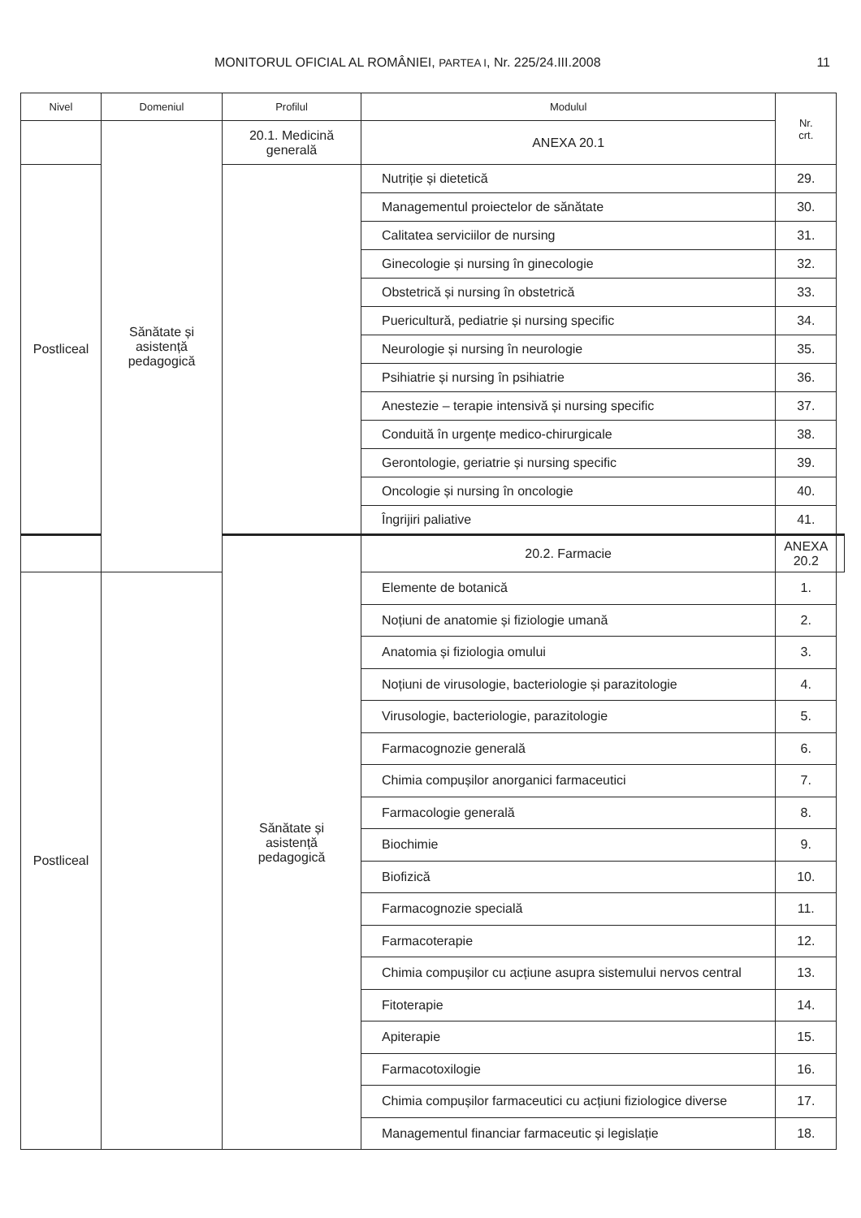MONITORUL OFICIAL AL ROMÂNIEI, PARTEA I, Nr. 225/24.III.2008 11
| Nivel | Domeniul | Profilul | Modulul | Nr. crt. | |
| --- | --- | --- | --- | --- | --- |
| | Sănătate și asistență pedagogică | 20.1. Medicină generală | ANEXA 20.1 | | |
| Postliceal | | | Nutriție și dietetică | 29. | |
| | | | Managementul proiectelor de sănătate | 30. | |
| | | | Calitatea serviciilor de nursing | 31. | |
| | | | Ginecologie și nursing în ginecologie | 32. | |
| | | | Obstetrică și nursing în obstetrică | 33. | |
| | | | Puericultură, pediatrie și nursing specific | 34. | |
| | | | Neurologie și nursing în neurologie | 35. | |
| | | | Psihiatrie și nursing în psihiatrie | 36. | |
| | | | Anestezie – terapie intensivă și nursing specific | 37. | |
| | | | Conduită în urgențe medico-chirurgicale | 38. | |
| | | | Gerontologie, geriatrie și nursing specific | 39. | |
| | | | Oncologie și nursing în oncologie | 40. | |
| | | | Îngrijiri paliative | 41. | |
| | | Sănătate și asistență pedagogică | 20.2. Farmacie | ANEXA 20.2 | |
| Postliceal | | | Elemente de botanică | 1. | |
| | | | Noțiuni de anatomie și fiziologie umană | 2. | |
| | | | Anatomia și fiziologia omului | 3. | |
| | | | Noțiuni de virusologie, bacteriologie și parazitologie | 4. | |
| | | | Virusologie, bacteriologie, parazitologie | 5. | |
| | | | Farmacognozie generală | 6. | |
| | | | Chimia compușilor anorganici farmaceutici | 7. | |
| | | | Farmacologie generală | 8. | |
| | | | Biochimie | 9. | |
| | | | Biofizică | 10. | |
| | | | Farmacognozie specială | 11. | |
| | | | Farmacoterapie | 12. | |
| | | | Chimia compușilor cu acțiune asupra sistemului nervos central | 13. | |
| | | | Fitoterapie | 14. | |
| | | | Apiterapie | 15. | |
| | | | Farmacotoxilogie | 16. | |
| | | | Chimia compușilor farmaceutici cu acțiuni fiziologice diverse | 17. | |
| | | | Managementul financiar farmaceutic și legislație | 18. | |